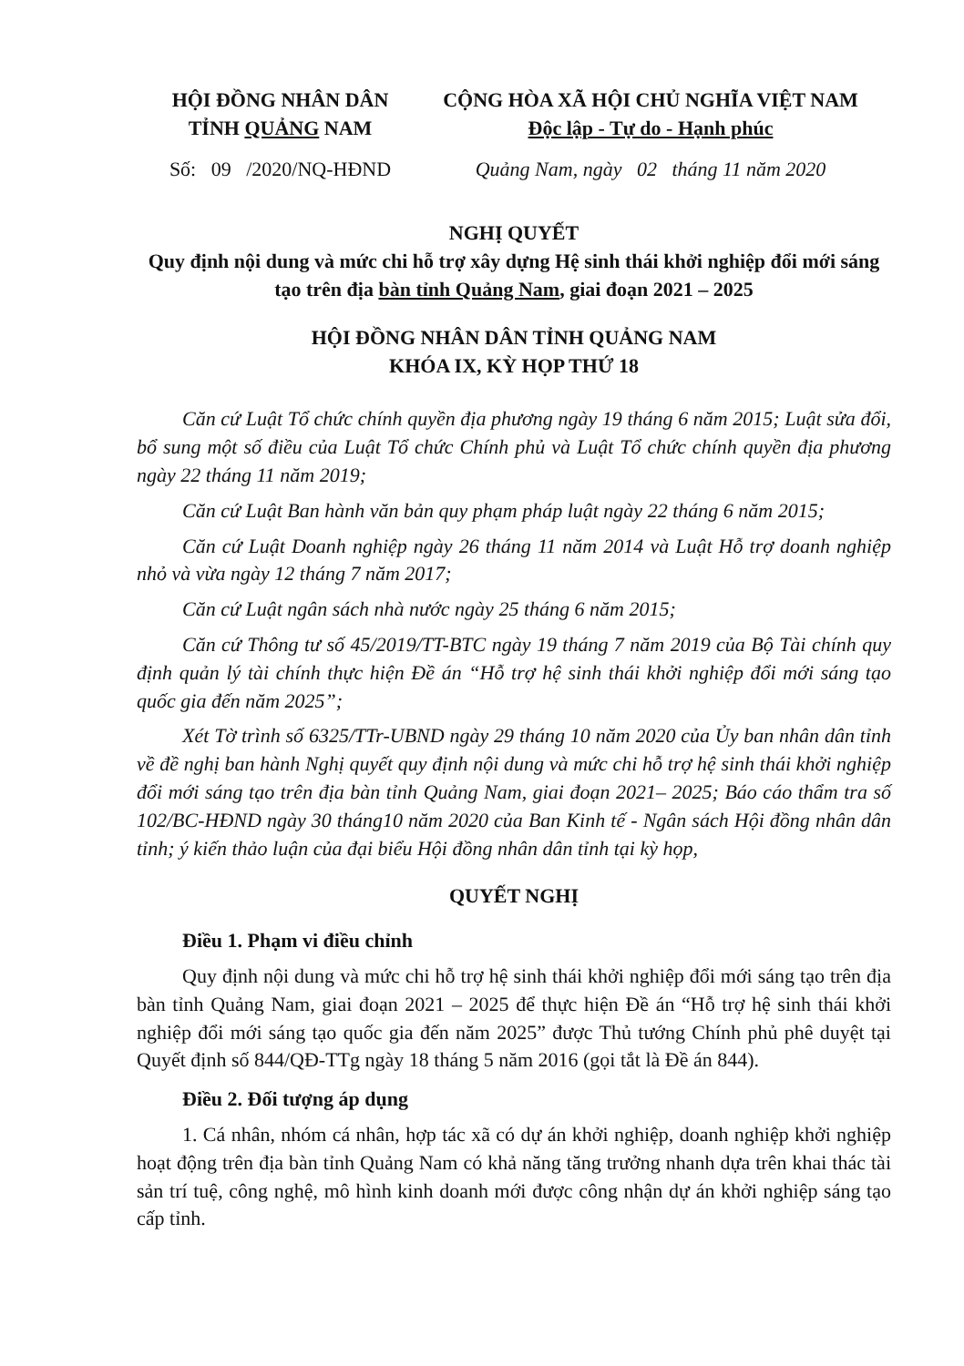HỘI ĐỒNG NHÂN DÂN
TỈNH QUẢNG NAM
Số: 09 /2020/NQ-HĐND
CỘNG HÒA XÃ HỘI CHỦ NGHĨA VIỆT NAM
Độc lập - Tự do - Hạnh phúc
Quảng Nam, ngày 02 tháng 11 năm 2020
NGHỊ QUYẾT
Quy định nội dung và mức chi hỗ trợ xây dựng Hệ sinh thái khởi nghiệp đổi mới sáng tạo trên địa bàn tỉnh Quảng Nam, giai đoạn 2021 – 2025
HỘI ĐỒNG NHÂN DÂN TỈNH QUẢNG NAM
KHÓA IX, KỲ HỌP THỨ 18
Căn cứ Luật Tổ chức chính quyền địa phương ngày 19 tháng 6 năm 2015; Luật sửa đổi, bổ sung một số điều của Luật Tổ chức Chính phủ và Luật Tổ chức chính quyền địa phương ngày 22 tháng 11 năm 2019;
Căn cứ Luật Ban hành văn bản quy phạm pháp luật ngày 22 tháng 6 năm 2015;
Căn cứ Luật Doanh nghiệp ngày 26 tháng 11 năm 2014 và Luật Hỗ trợ doanh nghiệp nhỏ và vừa ngày 12 tháng 7 năm 2017;
Căn cứ Luật ngân sách nhà nước ngày 25 tháng 6 năm 2015;
Căn cứ Thông tư số 45/2019/TT-BTC ngày 19 tháng 7 năm 2019 của Bộ Tài chính quy định quản lý tài chính thực hiện Đề án “Hỗ trợ hệ sinh thái khởi nghiệp đổi mới sáng tạo quốc gia đến năm 2025”;
Xét Tờ trình số 6325/TTr-UBND ngày 29 tháng 10 năm 2020 của Ủy ban nhân dân tỉnh về đề nghị ban hành Nghị quyết quy định nội dung và mức chi hỗ trợ hệ sinh thái khởi nghiệp đổi mới sáng tạo trên địa bàn tỉnh Quảng Nam, giai đoạn 2021– 2025; Báo cáo thẩm tra số 102/BC-HĐND ngày 30 tháng10 năm 2020 của Ban Kinh tế - Ngân sách Hội đồng nhân dân tỉnh; ý kiến thảo luận của đại biểu Hội đồng nhân dân tỉnh tại kỳ họp,
QUYẾT NGHỊ
Điều 1. Phạm vi điều chỉnh
Quy định nội dung và mức chi hỗ trợ hệ sinh thái khởi nghiệp đổi mới sáng tạo trên địa bàn tỉnh Quảng Nam, giai đoạn 2021 – 2025 để thực hiện Đề án “Hỗ trợ hệ sinh thái khởi nghiệp đổi mới sáng tạo quốc gia đến năm 2025” được Thủ tướng Chính phủ phê duyệt tại Quyết định số 844/QĐ-TTg ngày 18 tháng 5 năm 2016 (gọi tắt là Đề án 844).
Điều 2. Đối tượng áp dụng
1. Cá nhân, nhóm cá nhân, hợp tác xã có dự án khởi nghiệp, doanh nghiệp khởi nghiệp hoạt động trên địa bàn tỉnh Quảng Nam có khả năng tăng trưởng nhanh dựa trên khai thác tài sản trí tuệ, công nghệ, mô hình kinh doanh mới được công nhận dự án khởi nghiệp sáng tạo cấp tỉnh.